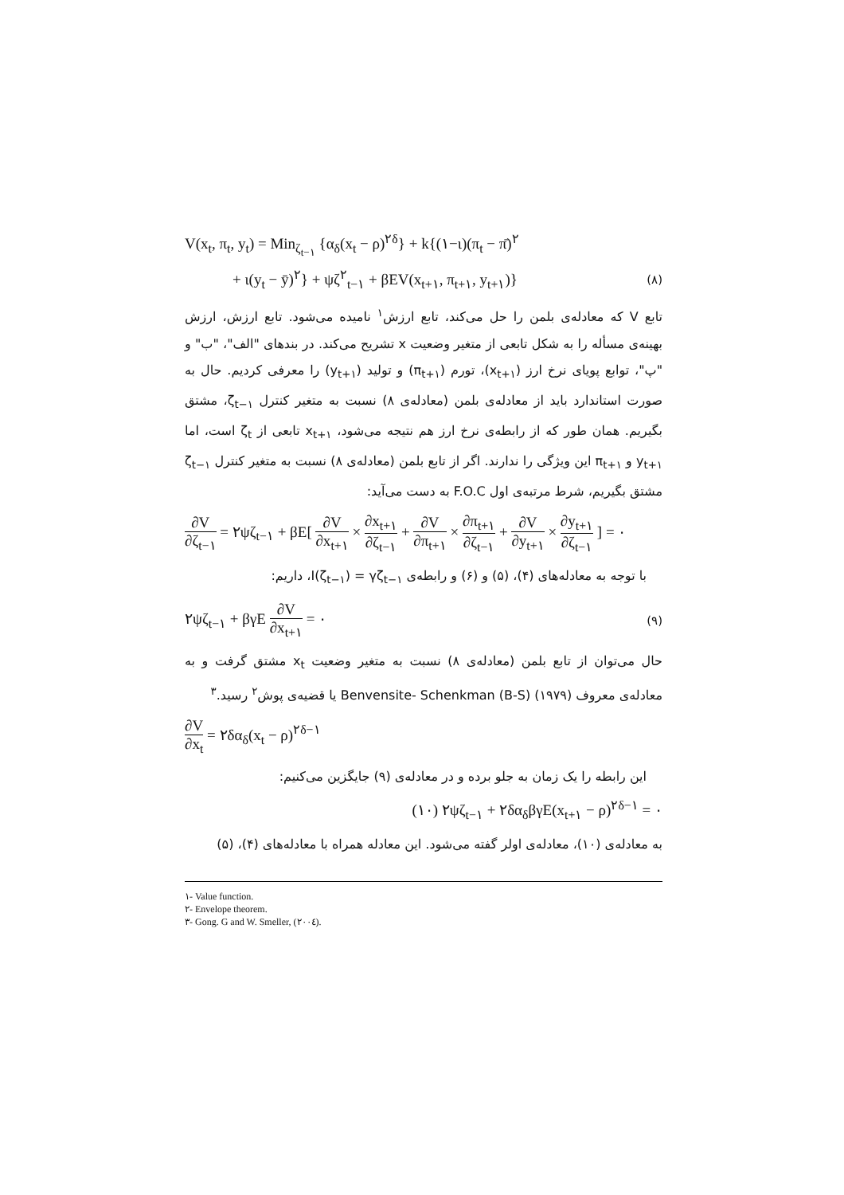V(x<sub>t</sub>, π<sub>t</sub>, y<sub>t</sub>) = Min<sub>ζ<sub>t−۱</sub></sub> {α<sub>δ</sub>(x<sub>t</sub> − ρ)<sup>۲δ</sup>} + k{(۱−ι)(π<sub>t</sub> − π̄)<sup>۲</sup>
+ ι(y<sub>t</sub> − ȳ)<sup>۲</sup>} + ψζ<sup>۲</sup><sub>t−۱</sub> + βEV(x<sub>t+۱</sub>, π<sub>t+۱</sub>, y<sub>t+۱</sub>)} (۸)
تابع V که معادله‌ی بلمن را حل می‌کند، تابع ارزش<sup>۱</sup> نامیده می‌شود. تابع ارزش، ارزش بهینه‌ی مسأله را به شکل تابعی از متغیر وضعیت x تشریح می‌کند. در بندهای "الف"، "ب" و "پ"، توابع پویای نرخ ارز (x<sub>t+۱</sub>)، تورم (π<sub>t+۱</sub>) و تولید (y<sub>t+۱</sub>) را معرفی کردیم. حال به صورت استاندارد باید از معادله‌ی بلمن (معادله‌ی ۸) نسبت به متغیر کنترل ζ<sub>t−۱</sub>، مشتق بگیریم. همان طور که از رابطه‌ی نرخ ارز هم نتیجه می‌شود، x<sub>t+۱</sub> تابعی از ζ<sub>t</sub> است، اما y<sub>t+۱</sub> و π<sub>t+۱</sub> این ویژگی را ندارند. اگر از تابع بلمن (معادله‌ی ۸) نسبت به متغیر کنترل ζ<sub>t−۱</sub> مشتق بگیریم، شرط مرتبه‌ی اول F.O.C به دست می‌آید:
∂V ∂ζ<sub>t−۱</sub> = ۲ψζ<sub>t−۱</sub> + βE[ ∂V ∂x<sub>t+۱</sub> × ∂x<sub>t+۱</sub> ∂ζ<sub>t−۱</sub> + ∂V ∂π<sub>t+۱</sub> × ∂π<sub>t+۱</sub> ∂ζ<sub>t−۱</sub> + ∂V ∂y<sub>t+۱</sub> × ∂y<sub>t+۱</sub> ∂ζ<sub>t−۱</sub> ] = ۰
با توجه به معادله‌های (۴)، (۵) و (۶) و رابطه‌ی I(ζ<sub>t−۱</sub>) = γζ<sub>t−۱</sub>، داریم:
۲ψζ<sub>t−۱</sub> + βγE ∂V ∂x<sub>t+۱</sub> = ۰ (۹)
حال می‌توان از تابع بلمن (معادله‌ی ۸) نسبت به متغیر وضعیت x<sub>t</sub> مشتق گرفت و به معادله‌ی معروف Benvensite- Schenkman (B-S) (۱۹۷۹) یا قضیه‌ی پوش<sup>۲</sup> رسید.<sup>۳</sup>
∂V ∂x<sub>t</sub> = ۲δα<sub>δ</sub>(x<sub>t</sub> − ρ)<sup>۲δ−۱</sup>
این رابطه را یک زمان به جلو برده و در معادله‌ی (۹) جایگزین می‌کنیم:
(۱۰) ۲ψζ<sub>t−۱</sub> + ۲δα<sub>δ</sub>βγE(x<sub>t+۱</sub> − ρ)<sup>۲δ−۱</sup> = ۰
به معادله‌ی (۱۰)، معادله‌ی اولر گفته می‌شود. این معادله همراه با معادله‌های (۴)، (۵)
۱- Value function.
۲- Envelope theorem.
۳- Gong. G and W. Smeller, (۲۰۰٤).